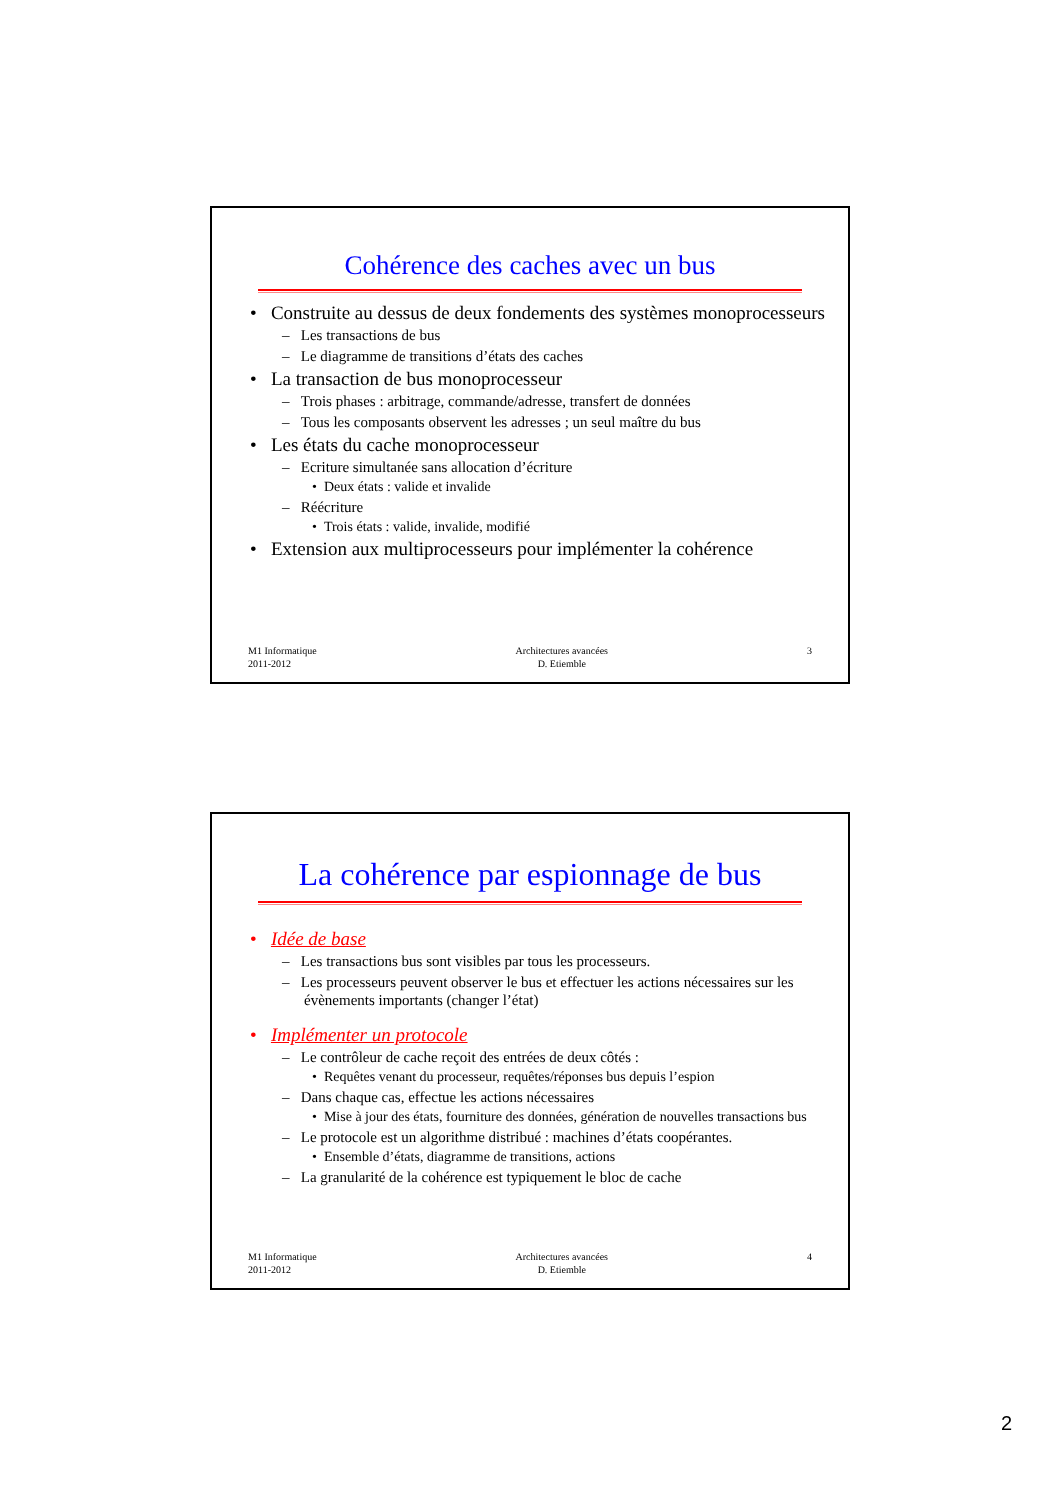Cohérence des caches avec un bus
• Construite au dessus de deux fondements des systèmes monoprocesseurs
– Les transactions de bus
– Le diagramme de transitions d’états des caches
• La transaction de bus monoprocesseur
– Trois phases : arbitrage, commande/adresse, transfert de données
– Tous les composants observent les adresses ; un seul maître du bus
• Les états du cache monoprocesseur
– Ecriture simultanée sans allocation d’écriture
• Deux états : valide et invalide
– Réécriture
• Trois états : valide, invalide, modifié
• Extension aux multiprocesseurs pour implémenter la cohérence
M1 Informatique
2011-2012
Architectures avancées
D. Etiemble
3
La cohérence par espionnage de bus
• Idée de base
– Les transactions bus sont visibles par tous les processeurs.
– Les processeurs peuvent observer le bus et effectuer les actions nécessaires sur les évènements importants (changer l’état)
• Implémenter un protocole
– Le contrôleur de cache reçoit des entrées de deux côtés :
• Requêtes venant du processeur, requêtes/réponses bus depuis l’espion
– Dans chaque cas, effectue les actions nécessaires
• Mise à jour des états, fourniture des données, génération de nouvelles transactions bus
– Le protocole est un algorithme distribué : machines d’états coopérantes.
• Ensemble d’états, diagramme de transitions, actions
– La granularité de la cohérence est typiquement le bloc de cache
M1 Informatique
2011-2012
Architectures avancées
D. Etiemble
4
2